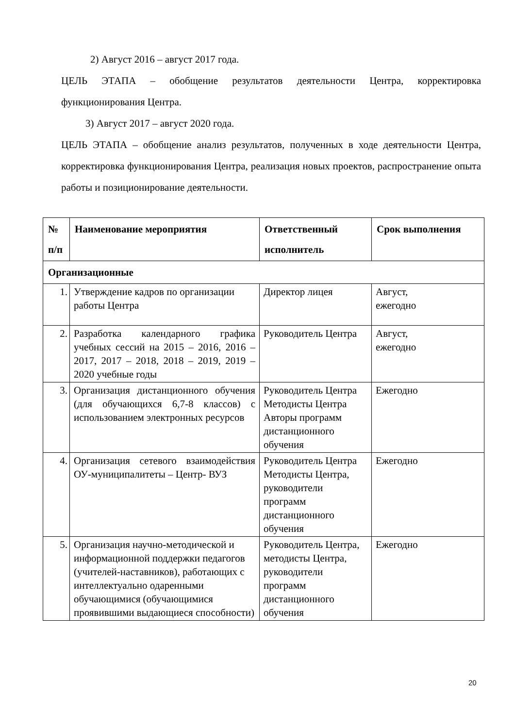2) Август 2016 – август 2017 года.
ЦЕЛЬ ЭТАПА – обобщение результатов деятельности Центра, корректировка функционирования Центра.
3) Август 2017 – август 2020 года.
ЦЕЛЬ ЭТАПА – обобщение анализ результатов, полученных в ходе деятельности Центра, корректировка функционирования Центра, реализация новых проектов, распространение опыта работы и позиционирование деятельности.
| № п/п | Наименование мероприятия | Ответственный исполнитель | Срок выполнения |
| --- | --- | --- | --- |
| Организационные | | | |
| 1. | Утверждение кадров по организации работы Центра | Директор лицея | Август, ежегодно |
| 2. | Разработка календарного графика учебных сессий на 2015 – 2016, 2016 – 2017, 2017 – 2018, 2018 – 2019, 2019 – 2020 учебные годы | Руководитель Центра | Август, ежегодно |
| 3. | Организация дистанционного обучения (для обучающихся 6,7-8 классов) с использованием электронных ресурсов | Руководитель Центра Методисты Центра Авторы программ дистанционного обучения | Ежегодно |
| 4. | Организация сетевого взаимодействия ОУ-муниципалитеты – Центр- ВУЗ | Руководитель Центра Методисты Центра, руководители программ дистанционного обучения | Ежегодно |
| 5. | Организация научно-методической и информационной поддержки педагогов (учителей-наставников), работающих с интеллектуально одаренными обучающимися (обучающимися проявившими выдающиеся способности) | Руководитель Центра, методисты Центра, руководители программ дистанционного обучения | Ежегодно |
20